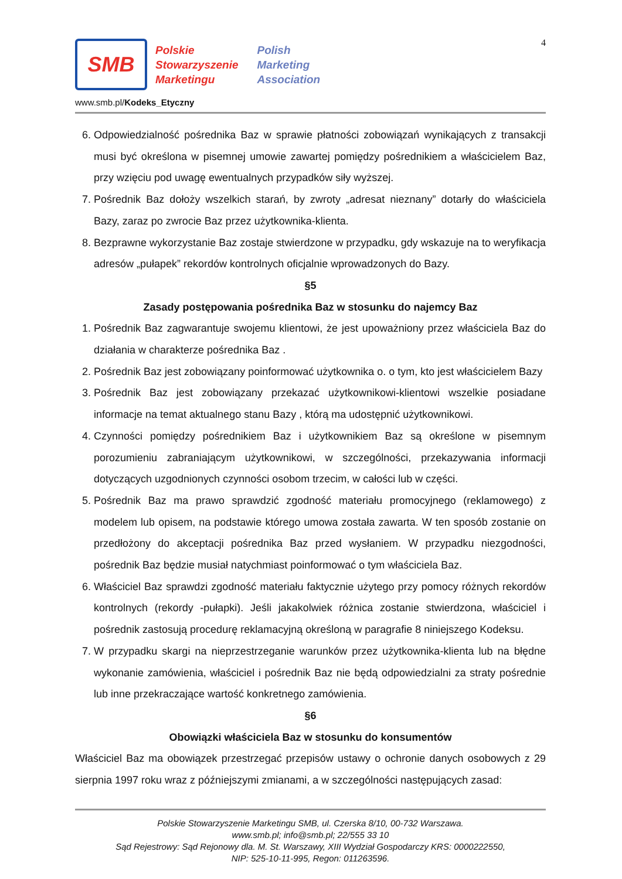4
SMB
Polskie
Stowarzyszenie
Marketingu
Polish
Marketing
Association
www.smb.pl/Kodeks_Etyczny
6. Odpowiedzialność pośrednika Baz w sprawie płatności zobowiązań wynikających z transakcji musi być określona w pisemnej umowie zawartej pomiędzy pośrednikiem a właścicielem Baz, przy wzięciu pod uwagę ewentualnych przypadków siły wyższej.
7. Pośrednik Baz dołoży wszelkich starań, by zwroty „adresat nieznany” dotarły do właściciela Bazy, zaraz po zwrocie Baz przez użytkownika-klienta.
8. Bezprawne wykorzystanie Baz zostaje stwierdzone w przypadku, gdy wskazuje na to weryfikacja adresów „pułapek” rekordów kontrolnych oficjalnie wprowadzonych do Bazy.
§5
Zasady postępowania pośrednika Baz w stosunku do najemcy Baz
1. Pośrednik Baz zagwarantuje swojemu klientowi, że jest upoważniony przez właściciela Baz do działania w charakterze pośrednika Baz .
2. Pośrednik Baz jest zobowiązany poinformować użytkownika o. o tym, kto jest właścicielem Bazy
3. Pośrednik Baz jest zobowiązany przekazać użytkownikowi-klientowi wszelkie posiadane informacje na temat aktualnego stanu Bazy , którą ma udostępnić użytkownikowi.
4. Czynności pomiędzy pośrednikiem Baz i użytkownikiem Baz są określone w pisemnym porozumieniu zabraniającym użytkownikowi, w szczególności, przekazywania informacji dotyczących uzgodnionych czynności osobom trzecim, w całości lub w części.
5. Pośrednik Baz ma prawo sprawdzić zgodność materiału promocyjnego (reklamowego) z modelem lub opisem, na podstawie którego umowa została zawarta. W ten sposób zostanie on przedłożony do akceptacji pośrednika Baz przed wysłaniem. W przypadku niezgodności, pośrednik Baz będzie musiał natychmiast poinformować o tym właściciela Baz.
6. Właściciel Baz sprawdzi zgodność materiału faktycznie użytego przy pomocy różnych rekordów kontrolnych (rekordy -pułapki). Jeśli jakakolwiek różnica zostanie stwierdzona, właściciel i pośrednik zastosują procedurę reklamacyjną określoną w paragrafie 8 niniejszego Kodeksu.
7. W przypadku skargi na nieprzestrzeganie warunków przez użytkownika-klienta lub na błędne wykonanie zamówienia, właściciel i pośrednik Baz nie będą odpowiedzialni za straty pośrednie lub inne przekraczające wartość konkretnego zamówienia.
§6
Obowiązki właściciela Baz w stosunku do konsumentów
Właściciel Baz ma obowiązek przestrzegać przepisów ustawy o ochronie danych osobowych z 29 sierpnia 1997 roku wraz z późniejszymi zmianami, a w szczególności następujących zasad:
Polskie Stowarzyszenie Marketingu SMB, ul. Czerska 8/10, 00-732 Warszawa.
www.smb.pl; info@smb.pl; 22/555 33 10
Sąd Rejestrowy: Sąd Rejonowy dla. M. St. Warszawy, XIII Wydział Gospodarczy KRS: 0000222550,
NIP: 525-10-11-995, Regon: 011263596.